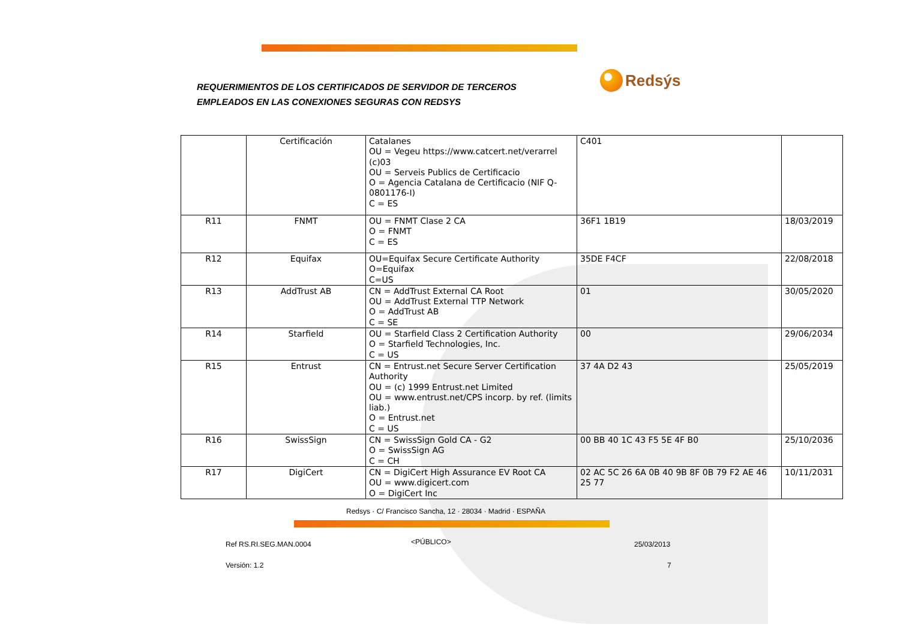REQUERIMIENTOS DE LOS CERTIFICADOS DE SERVIDOR DE TERCEROS
EMPLEADOS EN LAS CONEXIONES SEGURAS CON REDSYS
Redsýs
| | Certificación | Catalanes OU = Vegeu https://www.catcert.net/verarrel (c)03 OU = Serveis Publics de Certificacio O = Agencia Catalana de Certificacio (NIF Q-0801176-I) C = ES | C401 | |
| R11 | FNMT | OU = FNMT Clase 2 CA O = FNMT C = ES | 36F1 1B19 | 18/03/2019 |
| R12 | Equifax | OU=Equifax Secure Certificate Authority O=Equifax C=US | 35DE F4CF | 22/08/2018 |
| R13 | AddTrust AB | CN = AddTrust External CA Root OU = AddTrust External TTP Network O = AddTrust AB C = SE | 01 | 30/05/2020 |
| R14 | Starfield | OU = Starfield Class 2 Certification Authority O = Starfield Technologies, Inc. C = US | 00 | 29/06/2034 |
| R15 | Entrust | CN = Entrust.net Secure Server Certification Authority OU = (c) 1999 Entrust.net Limited OU = www.entrust.net/CPS incorp. by ref. (limits liab.) O = Entrust.net C = US | 37 4A D2 43 | 25/05/2019 |
| R16 | SwissSign | CN = SwissSign Gold CA - G2 O = SwissSign AG C = CH | 00 BB 40 1C 43 F5 5E 4F B0 | 25/10/2036 |
| R17 | DigiCert | CN = DigiCert High Assurance EV Root CA OU = www.digicert.com O = DigiCert Inc | 02 AC 5C 26 6A 0B 40 9B 8F 0B 79 F2 AE 46 25 77 | 10/11/2031 |
Redsys · C/ Francisco Sancha, 12 · 28034 · Madrid · ESPAÑA
Ref RS.RI.SEG.MAN.0004 <PÚBLICO> 25/03/2013
Versión: 1.2 7